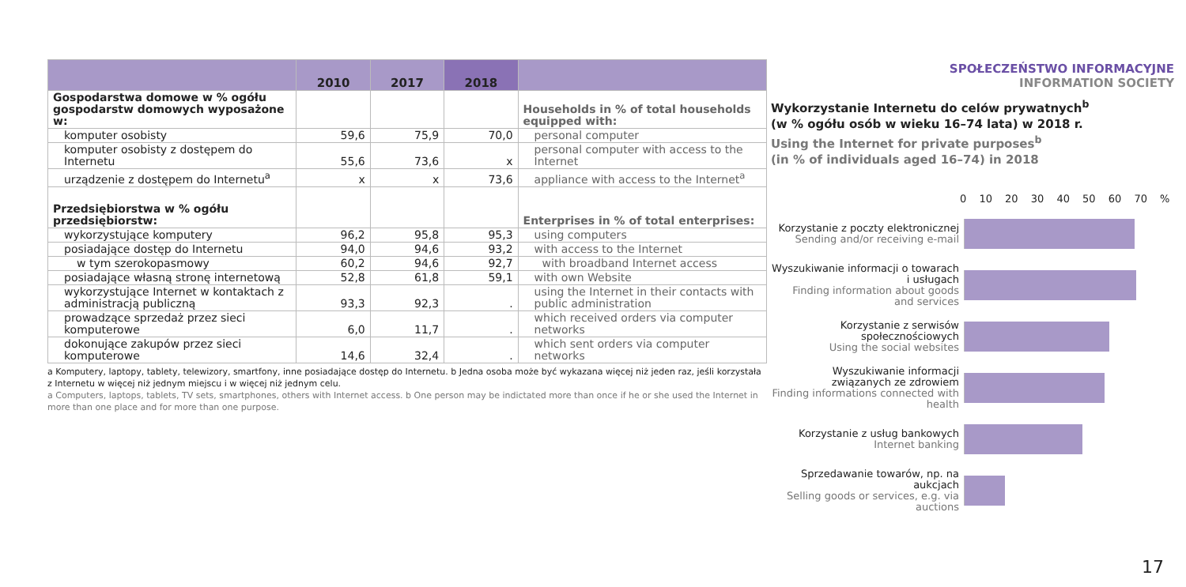| | 2010 | 2017 | 2018 | |
| --- | --- | --- | --- | --- |
| Gospodarstwa domowe w % ogółu gospodarstw domowych wyposażone w: | | | | Households in % of total households equipped with: |
| komputer osobisty | 59,6 | 75,9 | 70,0 | personal computer |
| komputer osobisty z dostępem do Internetu | 55,6 | 73,6 | x | personal computer with access to the Internet |
| urządzenie z dostępem do Internetu<sup>a</sup> | x | x | 73,6 | appliance with access to the Internet<sup>a</sup> |
| Przedsiębiorstwa w % ogółu przedsiębiorstw: | | | | Enterprises in % of total enterprises: |
| wykorzystujące komputery | 96,2 | 95,8 | 95,3 | using computers |
| posiadające dostęp do Internetu | 94,0 | 94,6 | 93,2 | with access to the Internet |
| w tym szerokopasmowy | 60,2 | 94,6 | 92,7 | with broadband Internet access |
| posiadające własną stronę internetową | 52,8 | 61,8 | 59,1 | with own Website |
| wykorzystujące Internet w kontaktach z administracją publiczną | 93,3 | 92,3 | . | using the Internet in their contacts with public administration |
| prowadzące sprzedaż przez sieci komputerowe | 6,0 | 11,7 | . | which received orders via computer networks |
| dokonujące zakupów przez sieci komputerowe | 14,6 | 32,4 | . | which sent orders via computer networks |
a Komputery, laptopy, tablety, telewizory, smartfony, inne posiadające dostęp do Internetu. b Jedna osoba może być wykazana więcej niż jeden raz, jeśli korzystała z Internetu w więcej niż jednym miejscu i w więcej niż jednym celu.
a Computers, laptops, tablets, TV sets, smartphones, others with Internet access. b One person may be indictated more than once if he or she used the Internet in more than one place and for more than one purpose.
SPOŁECZEŃSTWO INFORMACYJNE
INFORMATION SOCIETY
Wykorzystanie Internetu do celów prywatnych<sup>b</sup>
(w % ogółu osób w wieku 16–74 lata) w 2018 r.
Using the Internet for private purposes<sup>b</sup>
(in % of individuals aged 16–74) in 2018
0 10 20 30 40 50 60 70 %
Korzystanie z poczty elektronicznej
Sending and/or receiving e-mail
Wyszukiwanie informacji o towarach i usługach
Finding information about goods and services
Korzystanie z serwisów społecznościowych
Using the social websites
Wyszukiwanie informacji związanych ze zdrowiem
Finding informations connected with health
Korzystanie z usług bankowych
Internet banking
Sprzedawanie towarów, np. na aukcjach
Selling goods or services, e.g. via auctions
17